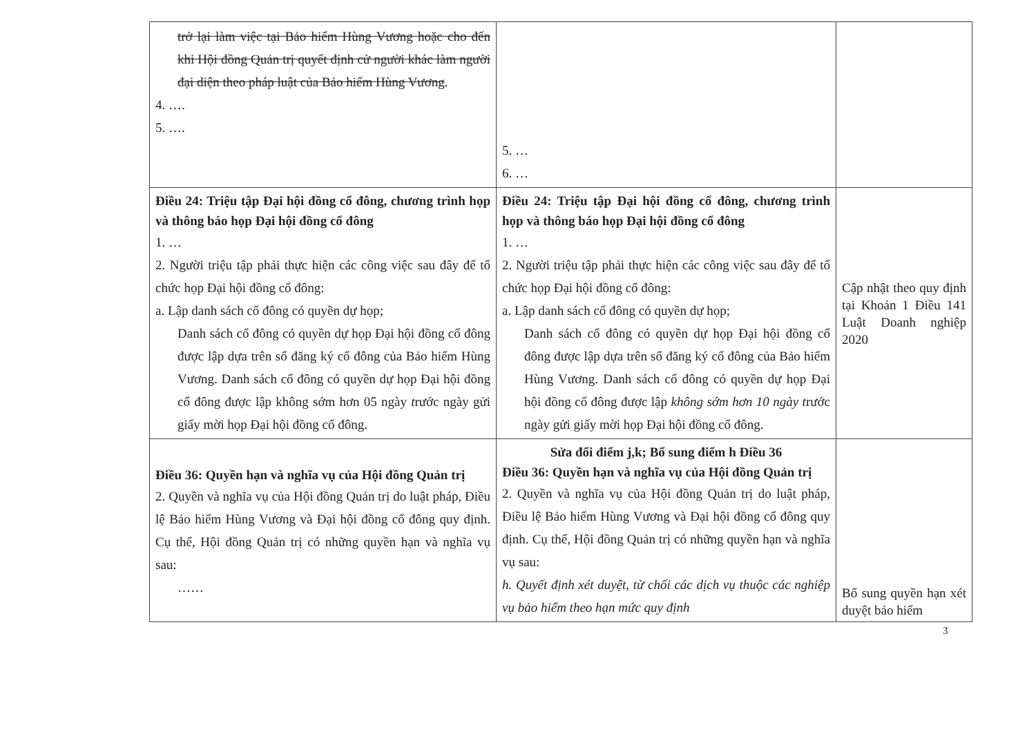| trở lại làm việc tại Bảo hiểm Hùng Vương hoặc cho đến khi Hội đồng Quản trị quyết định cử người khác làm người đại diện theo pháp luật của Bảo hiểm Hùng Vương . 4. …. 5. …. | 5. … 6. … | |
| Điều 24: Triệu tập Đại hội đồng cổ đông, chương trình họp và thông báo họp Đại hội đồng cổ đông 1. … 2. Người triệu tập phải thực hiện các công việc sau đây để tổ chức họp Đại hội đồng cổ đông: a. Lập danh sách cổ đông có quyền dự họp; Danh sách cổ đông có quyền dự họp Đại hội đồng cổ đông được lập dựa trên sổ đăng ký cổ đông của Bảo hiểm Hùng Vương. Danh sách cổ đông có quyền dự họp Đại hội đồng cổ đông được lập không sớm hơn 05 ngày t rước ngày gửi giấy mời họp Đại hội đồng cổ đông. | Điều 24: Triệu tập Đại hội đồng cổ đông, chương trình họp và thông báo họp Đại hội đồng cổ đông 1. … 2. Người triệu tập phải thực hiện các công việc sau đây để tổ chức họp Đại hội đồng cổ đông: a. Lập danh sách cổ đông có quyền dự họp; Danh sách cổ đông có quyền dự họp Đại hội đồng cổ đông được lập dựa trên sổ đăng ký cổ đông của Bảo hiểm Hùng Vương. Danh sách cổ đông có quyền dự họp Đại hội đồng cổ đông được lập không sớm hơn 10 ngày t rước ngày gửi giấy mời họp Đại hội đồng cổ đông. | Cập nhật theo quy định tại Khoản 1 Điều 141 Luật Doanh nghiệp 2020 |
| Điều 36: Quyền hạn và nghĩa vụ của Hội đồng Quản trị 2. Quyền và nghĩa vụ của Hội đồng Quản trị do luật pháp, Điều lệ Bảo hiểm Hùng Vương và Đại hội đồng cổ đông quy định. Cụ thể, Hội đồng Quản trị có những quyền hạn và nghĩa vụ sau: …… | Sửa đổi điểm j,k; Bổ sung điểm h Điều 36 Điều 36: Quyền hạn và nghĩa vụ của Hội đồng Quản trị 2. Quyền và nghĩa vụ của Hội đồng Quản trị do luật pháp, Điều lệ Bảo hiểm Hùng Vương và Đại hội đồng cổ đông quy định. Cụ thể, Hội đồng Quản trị có những quyền hạn và nghĩa vụ sau: h. Quyết định xét duyệt, từ chối các dịch vụ thuộc các nghiệp vụ bảo hiểm theo hạn mức quy định | Bổ sung quyền hạn xét duyệt bảo hiểm |
3